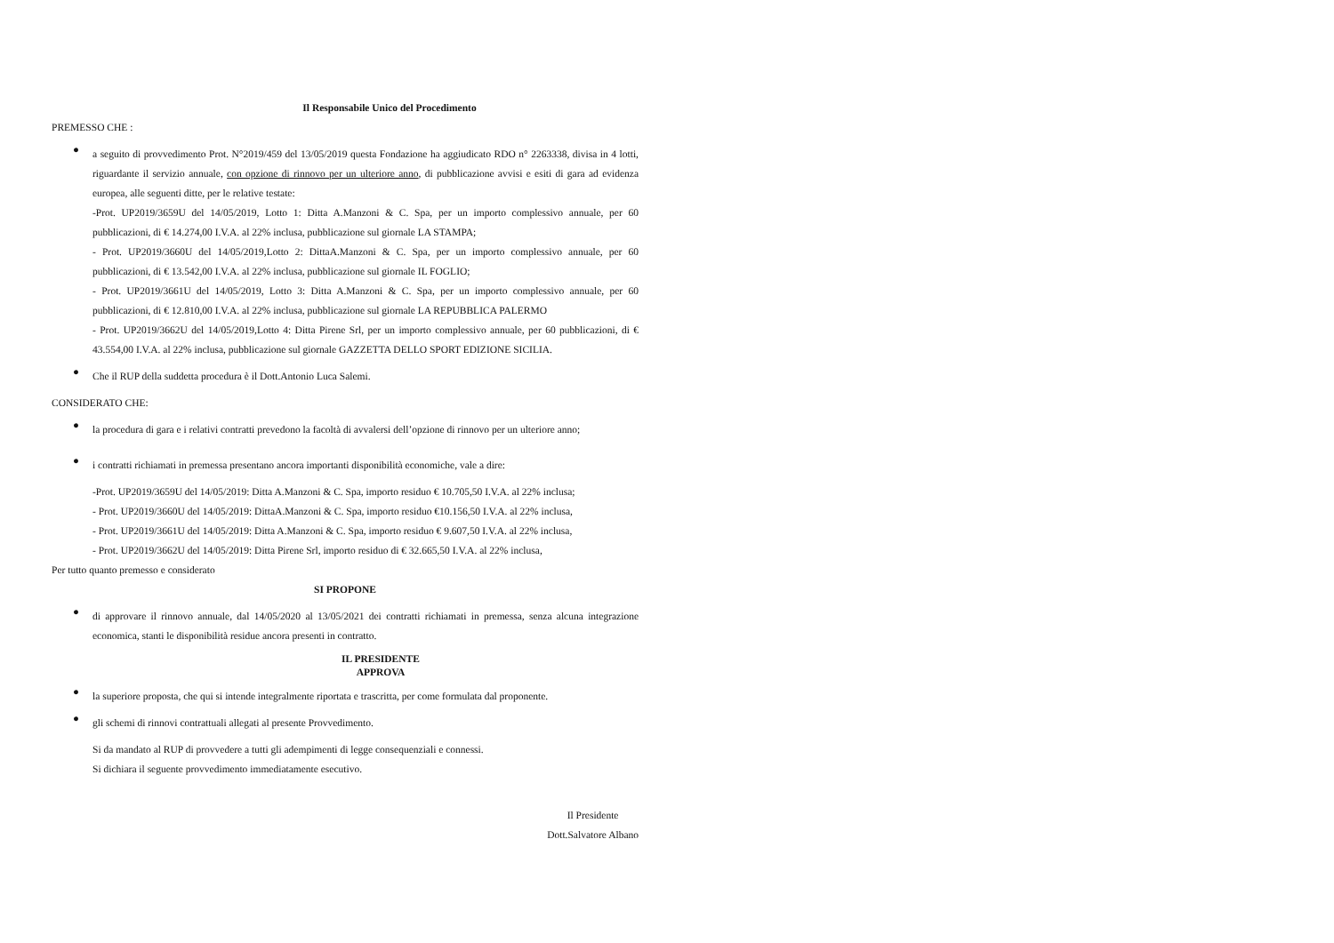Il Responsabile Unico del Procedimento
PREMESSO CHE :
●
a seguito di provvedimento Prot. N°2019/459 del 13/05/2019 questa Fondazione ha aggiudicato RDO n° 2263338, divisa in 4 lotti, riguardante il servizio annuale, con opzione di rinnovo per un ulteriore anno, di pubblicazione avvisi e esiti di gara ad evidenza europea, alle seguenti ditte, per le relative testate:
-Prot. UP2019/3659U del 14/05/2019, Lotto 1: Ditta A.Manzoni & C. Spa, per un importo complessivo annuale, per 60 pubblicazioni, di € 14.274,00 I.V.A. al 22% inclusa, pubblicazione sul giornale LA STAMPA;
- Prot. UP2019/3660U del 14/05/2019,Lotto 2: DittaA.Manzoni & C. Spa, per un importo complessivo annuale, per 60 pubblicazioni, di € 13.542,00 I.V.A. al 22% inclusa, pubblicazione sul giornale IL FOGLIO;
- Prot. UP2019/3661U del 14/05/2019, Lotto 3: Ditta A.Manzoni & C. Spa, per un importo complessivo annuale, per 60 pubblicazioni, di € 12.810,00 I.V.A. al 22% inclusa, pubblicazione sul giornale LA REPUBBLICA PALERMO
- Prot. UP2019/3662U del 14/05/2019,Lotto 4: Ditta Pirene Srl, per un importo complessivo annuale, per 60 pubblicazioni, di € 43.554,00 I.V.A. al 22% inclusa, pubblicazione sul giornale GAZZETTA DELLO SPORT EDIZIONE SICILIA.
●
Che il RUP della suddetta procedura è il Dott.Antonio Luca Salemi.
CONSIDERATO CHE:
●
la procedura di gara e i relativi contratti prevedono la facoltà di avvalersi dell’opzione di rinnovo per un ulteriore anno;
●
i contratti richiamati in premessa presentano ancora importanti disponibilità economiche, vale a dire:
-Prot. UP2019/3659U del 14/05/2019: Ditta A.Manzoni & C. Spa, importo residuo € 10.705,50 I.V.A. al 22% inclusa;
- Prot. UP2019/3660U del 14/05/2019: DittaA.Manzoni & C. Spa, importo residuo €10.156,50 I.V.A. al 22% inclusa,
- Prot. UP2019/3661U del 14/05/2019: Ditta A.Manzoni & C. Spa, importo residuo € 9.607,50 I.V.A. al 22% inclusa,
- Prot. UP2019/3662U del 14/05/2019: Ditta Pirene Srl, importo residuo di € 32.665,50 I.V.A. al 22% inclusa,
Per tutto quanto premesso e considerato
SI PROPONE
●
di approvare il rinnovo annuale, dal 14/05/2020 al 13/05/2021 dei contratti richiamati in premessa, senza alcuna integrazione economica, stanti le disponibilità residue ancora presenti in contratto.
IL PRESIDENTE
APPROVA
●
la superiore proposta, che qui si intende integralmente riportata e trascritta, per come formulata dal proponente.
●
gli schemi di rinnovi contrattuali allegati al presente Provvedimento.
Si da mandato al RUP di provvedere a tutti gli adempimenti di legge consequenziali e connessi.
Si dichiara il seguente provvedimento immediatamente esecutivo.
Il Presidente
Dott.Salvatore Albano